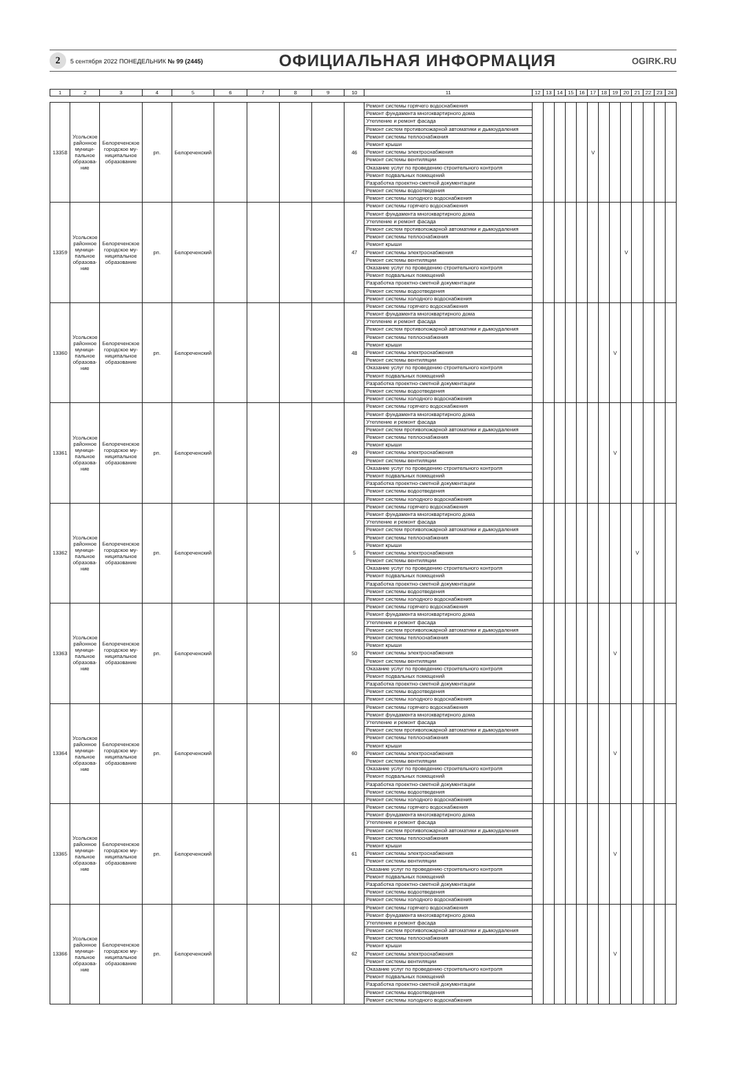2 5 сентября 2022 ПОНЕДЕЛЬНИК № 99 (2445)
ОФИЦИАЛЬНАЯ ИНФОРМАЦИЯ
OGIRK.RU
| 1 | 2 | 3 | 4 | 5 | 6 | 7 | 8 | 9 | 10 | 11 | 12 | 13 | 14 | 15 | 16 | 17 | 18 | 19 | 20 | 21 | 22 | 23 | 24 |
| --- | --- | --- | --- | --- | --- | --- | --- | --- | --- | --- | --- | --- | --- | --- | --- | --- | --- | --- | --- | --- | --- | --- | --- |
| 13358 | Усольское районное муници-пальное образова-ние | Белореченское городское му-ниципальное образование | рп. | Белореченский | | | | | 46 | Ремонт системы горячего водоснабжения Ремонт фундамента многоквартирного дома Утепление и ремонт фасада Ремонт систем противопожарной автоматики и дымоудаления Ремонт системы теплоснабжения Ремонт крыши Ремонт системы электроснабжения Ремонт системы вентиляции Оказание услуг по проведению строительного контроля Ремонт подвальных помещений Разработка проектно-сметной документации Ремонт системы водоотведения Ремонт системы холодного водоснабжения | | | | | | V | | | | | | | |
| 13359 | Усольское районное муници-пальное образова-ние | Белореченское городское му-ниципальное образование | рп. | Белореченский | | | | | 47 | Ремонт системы горячего водоснабжения Ремонт фундамента многоквартирного дома Утепление и ремонт фасада Ремонт систем противопожарной автоматики и дымоудаления Ремонт системы теплоснабжения Ремонт крыши Ремонт системы электроснабжения Ремонт системы вентиляции Оказание услуг по проведению строительного контроля Ремонт подвальных помещений Разработка проектно-сметной документации Ремонт системы водоотведения Ремонт системы холодного водоснабжения | | | | | | | | | V | | | | |
| 13360 | Усольское районное муници-пальное образова-ние | Белореченское городское му-ниципальное образование | рп. | Белореченский | | | | | 48 | Ремонт системы горячего водоснабжения Ремонт фундамента многоквартирного дома Утепление и ремонт фасада Ремонт систем противопожарной автоматики и дымоудаления Ремонт системы теплоснабжения Ремонт крыши Ремонт системы электроснабжения Ремонт системы вентиляции Оказание услуг по проведению строительного контроля Ремонт подвальных помещений Разработка проектно-сметной документации Ремонт системы водоотведения Ремонт системы холодного водоснабжения | | | | | | | | V | | | | | |
| 13361 | Усольское районное муници-пальное образова-ние | Белореченское городское му-ниципальное образование | рп. | Белореченский | | | | | 49 | Ремонт системы горячего водоснабжения Ремонт фундамента многоквартирного дома Утепление и ремонт фасада Ремонт систем противопожарной автоматики и дымоудаления Ремонт системы теплоснабжения Ремонт крыши Ремонт системы электроснабжения Ремонт системы вентиляции Оказание услуг по проведению строительного контроля Ремонт подвальных помещений Разработка проектно-сметной документации Ремонт системы водоотведения Ремонт системы холодного водоснабжения | | | | | | | | V | | | | | |
| 13362 | Усольское районное муници-пальное образова-ние | Белореченское городское му-ниципальное образование | рп. | Белореченский | | | | | 5 | Ремонт системы горячего водоснабжения Ремонт фундамента многоквартирного дома Утепление и ремонт фасада Ремонт систем противопожарной автоматики и дымоудаления Ремонт системы теплоснабжения Ремонт крыши Ремонт системы электроснабжения Ремонт системы вентиляции Оказание услуг по проведению строительного контроля Ремонт подвальных помещений Разработка проектно-сметной документации Ремонт системы водоотведения Ремонт системы холодного водоснабжения | | | | | | | | | | V | | | |
| 13363 | Усольское районное муници-пальное образова-ние | Белореченское городское му-ниципальное образование | рп. | Белореченский | | | | | 50 | Ремонт системы горячего водоснабжения Ремонт фундамента многоквартирного дома Утепление и ремонт фасада Ремонт систем противопожарной автоматики и дымоудаления Ремонт системы теплоснабжения Ремонт крыши Ремонт системы электроснабжения Ремонт системы вентиляции Оказание услуг по проведению строительного контроля Ремонт подвальных помещений Разработка проектно-сметной документации Ремонт системы водоотведения Ремонт системы холодного водоснабжения | | | | | | | | V | | | | | |
| 13364 | Усольское районное муници-пальное образова-ние | Белореченское городское му-ниципальное образование | рп. | Белореченский | | | | | 60 | Ремонт системы горячего водоснабжения Ремонт фундамента многоквартирного дома Утепление и ремонт фасада Ремонт систем противопожарной автоматики и дымоудаления Ремонт системы теплоснабжения Ремонт крыши Ремонт системы электроснабжения Ремонт системы вентиляции Оказание услуг по проведению строительного контроля Ремонт подвальных помещений Разработка проектно-сметной документации Ремонт системы водоотведения Ремонт системы холодного водоснабжения | | | | | | | | V | | | | | |
| 13365 | Усольское районное муници-пальное образова-ние | Белореченское городское му-ниципальное образование | рп. | Белореченский | | | | | 61 | Ремонт системы горячего водоснабжения Ремонт фундамента многоквартирного дома Утепление и ремонт фасада Ремонт систем противопожарной автоматики и дымоудаления Ремонт системы теплоснабжения Ремонт крыши Ремонт системы электроснабжения Ремонт системы вентиляции Оказание услуг по проведению строительного контроля Ремонт подвальных помещений Разработка проектно-сметной документации Ремонт системы водоотведения Ремонт системы холодного водоснабжения | | | | | | | | V | | | | | |
| 13366 | Усольское районное муници-пальное образова-ние | Белореченское городское му-ниципальное образование | рп. | Белореченский | | | | | 62 | Ремонт системы горячего водоснабжения Ремонт фундамента многоквартирного дома Утепление и ремонт фасада Ремонт систем противопожарной автоматики и дымоудаления Ремонт системы теплоснабжения Ремонт крыши Ремонт системы электроснабжения Ремонт системы вентиляции Оказание услуг по проведению строительного контроля Ремонт подвальных помещений Разработка проектно-сметной документации Ремонт системы водоотведения Ремонт системы холодного водоснабжения | | | | | | | | V | | | | | |